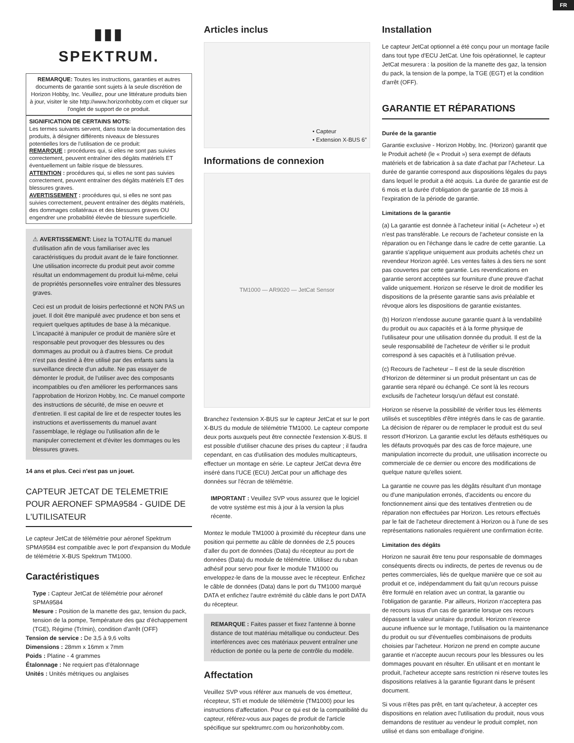FR
▮▮▮
SPEKTRUM.
REMARQUE: Toutes les instructions, garanties et autres documents de garantie sont sujets à la seule discrétion de Horizon Hobby, Inc. Veuillez, pour une littérature produits bien à jour, visiter le site http://www.horizonhobby.com et cliquer sur l'onglet de support de ce produit.
SIGNIFICATION DE CERTAINS MOTS:
Les termes suivants servent, dans toute la documentation des produits, à désigner différents niveaux de blessures potentielles lors de l'utilisation de ce produit:
REMARQUE : procédures qui, si elles ne sont pas suivies correctement, peuvent entraîner des dégâts matériels ET éventuellement un faible risque de blessures.
ATTENTION : procédures qui, si elles ne sont pas suivies correctement, peuvent entraîner des dégâts matériels ET des blessures graves.
AVERTISSEMENT : procédures qui, si elles ne sont pas suivies correctement, peuvent entraîner des dégâts matériels, des dommages collatéraux et des blessures graves OU engendrer une probabilité élevée de blessure superficielle.
⚠ AVERTISSEMENT: Lisez la TOTALITE du manuel d'utilisation afin de vous familiariser avec les caractéristiques du produit avant de le faire fonctionner. Une utilisation incorrecte du produit peut avoir comme résultat un endommagement du produit lui-même, celui de propriétés personnelles voire entraîner des blessures graves.
Ceci est un produit de loisirs perfectionné et NON PAS un jouet. Il doit être manipulé avec prudence et bon sens et requiert quelques aptitudes de base à la mécanique. L'incapacité à manipuler ce produit de manière sûre et responsable peut provoquer des blessures ou des dommages au produit ou à d'autres biens. Ce produit n'est pas destiné à être utilisé par des enfants sans la surveillance directe d'un adulte. Ne pas essayer de démonter le produit, de l'utiliser avec des composants incompatibles ou d'en améliorer les performances sans l'approbation de Horizon Hobby, Inc. Ce manuel comporte des instructions de sécurité, de mise en oeuvre et d'entretien. Il est capital de lire et de respecter toutes les instructions et avertissements du manuel avant l'assemblage, le réglage ou l'utilisation afin de le manipuler correctement et d'éviter les dommages ou les blessures graves.
14 ans et plus. Ceci n'est pas un jouet.
CAPTEUR JETCAT DE TELEMETRIE POUR AERONEF SPMA9584 - GUIDE DE L'UTILISATEUR
Le capteur JetCat de télémétrie pour aéronef Spektrum SPMA9584 est compatible avec le port d'expansion du Module de télémétrie X-BUS Spektrum TM1000.
Caractéristiques
Type : Capteur JetCat de télémétrie pour aéronef SPMA9584
Mesure : Position de la manette des gaz, tension du pack, tension de la pompe, Température des gaz d'échappement (TGE), Régime (Tr/min), condition d'arrêt (OFF)
Tension de service : De 3,5 à 9,6 volts
Dimensions : 28mm x 16mm x 7mm
Poids : Platine - 4 grammes
Étalonnage : Ne requiert pas d'étalonnage
Unités : Unités métriques ou anglaises
Articles inclus
• Capteur
• Extension X-BUS 6”
Informations de connexion
TM1000 — AR9020 — JetCat Sensor
Branchez l'extension X-BUS sur le capteur JetCat et sur le port X-BUS du module de télémétrie TM1000. Le capteur comporte deux ports auxquels peut être connectée l'extension X-BUS. Il est possible d'utiliser chacune des prises du capteur ; il faudra cependant, en cas d'utilisation des modules multicapteurs, effectuer un montage en série. Le capteur JetCat devra être inséré dans l'UCE (ECU) JetCat pour un affichage des données sur l'écran de télémétrie.
IMPORTANT : Veuillez SVP vous assurez que le logiciel de votre système est mis à jour à la version la plus récente.
Montez le module TM1000 à proximité du récepteur dans une position qui permette au câble de données de 2,5 pouces d'aller du port de données (Data) du récepteur au port de données (Data) du module de télémétrie. Utilisez du ruban adhésif pour servo pour fixer le module TM1000 ou enveloppez-le dans de la mousse avec le récepteur. Enfichez le câble de données (Data) dans le port du TM1000 marqué DATA et enfichez l'autre extrémité du câble dans le port DATA du récepteur.
REMARQUE : Faites passer et fixez l'antenne à bonne distance de tout matériau métallique ou conducteur. Des interférences avec ces matériaux peuvent entraîner une réduction de portée ou la perte de contrôle du modèle.
Affectation
Veuillez SVP vous référer aux manuels de vos émetteur, récepteur, STi et module de télémétrie (TM1000) pour les instructions d'affectation. Pour ce qui est de la compatibilité du capteur, référez-vous aux pages de produit de l'article spécifique sur spektrumrc.com ou horizonhobby.com.
Installation
Le capteur JetCat optionnel a été conçu pour un montage facile dans tout type d'ECU JetCat. Une fois opérationnel, le capteur JetCat mesurera : la position de la manette des gaz, la tension du pack, la tension de la pompe, la TGE (EGT) et la condition d'arrêt (OFF).
GARANTIE ET RÉPARATIONS
Durée de la garantie
Garantie exclusive - Horizon Hobby, Inc. (Horizon) garantit que le Produit acheté (le « Produit ») sera exempt de défauts matériels et de fabrication à sa date d'achat par l'Acheteur. La durée de garantie correspond aux dispositions légales du pays dans lequel le produit a été acquis. La durée de garantie est de 6 mois et la durée d'obligation de garantie de 18 mois à l'expiration de la période de garantie.
Limitations de la garantie
(a) La garantie est donnée à l'acheteur initial (« Acheteur ») et n'est pas transférable. Le recours de l'acheteur consiste en la réparation ou en l'échange dans le cadre de cette garantie. La garantie s'applique uniquement aux produits achetés chez un revendeur Horizon agréé. Les ventes faites à des tiers ne sont pas couvertes par cette garantie. Les revendications en garantie seront acceptées sur fourniture d'une preuve d'achat valide uniquement. Horizon se réserve le droit de modifier les dispositions de la présente garantie sans avis préalable et révoque alors les dispositions de garantie existantes.
(b) Horizon n'endosse aucune garantie quant à la vendabilité du produit ou aux capacités et à la forme physique de l'utilisateur pour une utilisation donnée du produit. Il est de la seule responsabilité de l'acheteur de vérifier si le produit correspond à ses capacités et à l'utilisation prévue.
(c) Recours de l'acheteur – Il est de la seule discrétion d'Horizon de déterminer si un produit présentant un cas de garantie sera réparé ou échangé. Ce sont là les recours exclusifs de l'acheteur lorsqu'un défaut est constaté.
Horizon se réserve la possibilité de vérifier tous les éléments utilisés et susceptibles d'être intégrés dans le cas de garantie. La décision de réparer ou de remplacer le produit est du seul ressort d'Horizon. La garantie exclut les défauts esthétiques ou les défauts provoqués par des cas de force majeure, une manipulation incorrecte du produit, une utilisation incorrecte ou commerciale de ce dernier ou encore des modifications de quelque nature qu'elles soient.
La garantie ne couvre pas les dégâts résultant d'un montage ou d'une manipulation erronés, d'accidents ou encore du fonctionnement ainsi que des tentatives d'entretien ou de réparation non effectuées par Horizon. Les retours effectués par le fait de l'acheteur directement à Horizon ou à l'une de ses représentations nationales requièrent une confirmation écrite.
Limitation des dégâts
Horizon ne saurait être tenu pour responsable de dommages conséquents directs ou indirects, de pertes de revenus ou de pertes commerciales, liés de quelque manière que ce soit au produit et ce, indépendamment du fait qu'un recours puisse être formulé en relation avec un contrat, la garantie ou l'obligation de garantie. Par ailleurs, Horizon n'acceptera pas de recours issus d'un cas de garantie lorsque ces recours dépassent la valeur unitaire du produit. Horizon n'exerce aucune influence sur le montage, l'utilisation ou la maintenance du produit ou sur d'éventuelles combinaisons de produits choisies par l'acheteur. Horizon ne prend en compte aucune garantie et n'accepte aucun recours pour les blessures ou les dommages pouvant en résulter. En utilisant et en montant le produit, l'acheteur accepte sans restriction ni réserve toutes les dispositions relatives à la garantie figurant dans le présent document.
Si vous n'êtes pas prêt, en tant qu'acheteur, à accepter ces dispositions en relation avec l'utilisation du produit, nous vous demandons de restituer au vendeur le produit complet, non utilisé et dans son emballage d'origine.